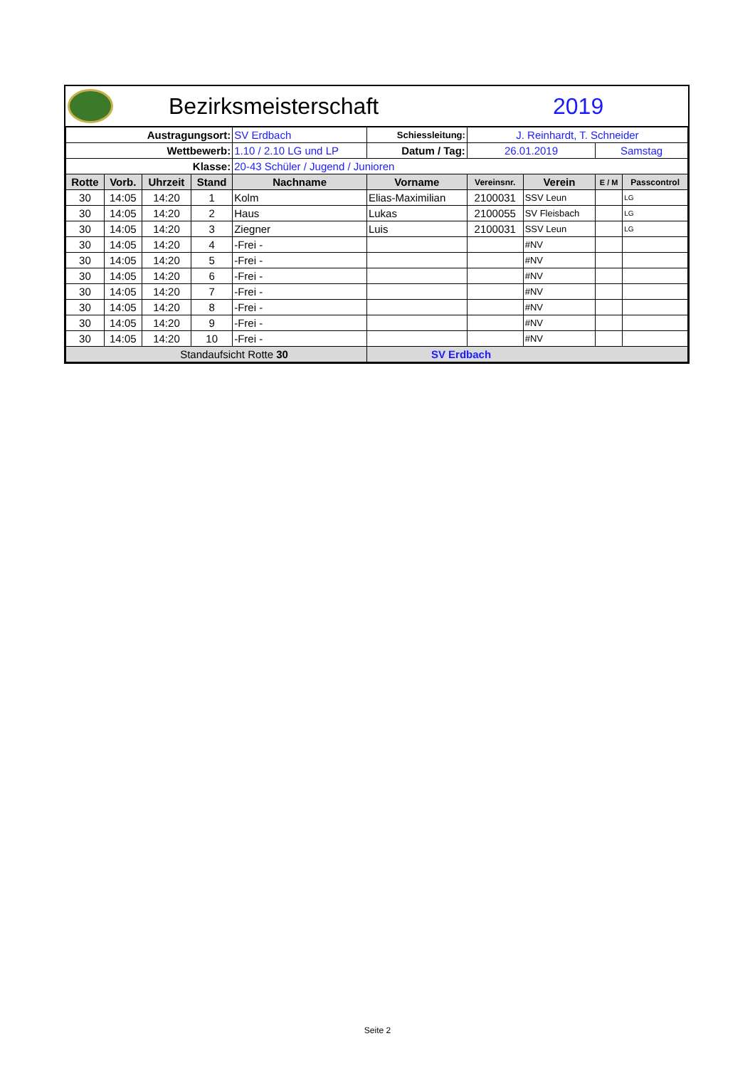Bezirksmeisterschaft 2019
| Austragungsort: | | | | SV Erdbach | Schiessleitung: | J. Reinhardt, T. Schneider | | | |
| Wettbewerb: | | | | 1.10 / 2.10 LG und LP | Datum / Tag: | 26.01.2019 | | Samstag | |
| Klasse: | | | | 20-43 Schüler / Jugend / Junioren | | | | | |
| Rotte | Vorb. | Uhrzeit | Stand | Nachname | Vorname | Vereinsnr. | Verein | E / M | Passcontrol |
| 30 | 14:05 | 14:20 | 1 | Kolm | Elias-Maximilian | 2100031 | SSV Leun | | LG |
| 30 | 14:05 | 14:20 | 2 | Haus | Lukas | 2100055 | SV Fleisbach | | LG |
| 30 | 14:05 | 14:20 | 3 | Ziegner | Luis | 2100031 | SSV Leun | | LG |
| 30 | 14:05 | 14:20 | 4 | -Frei - | | | #NV | | |
| 30 | 14:05 | 14:20 | 5 | -Frei - | | | #NV | | |
| 30 | 14:05 | 14:20 | 6 | -Frei - | | | #NV | | |
| 30 | 14:05 | 14:20 | 7 | -Frei - | | | #NV | | |
| 30 | 14:05 | 14:20 | 8 | -Frei - | | | #NV | | |
| 30 | 14:05 | 14:20 | 9 | -Frei - | | | #NV | | |
| 30 | 14:05 | 14:20 | 10 | -Frei - | | | #NV | | |
| Standaufsicht Rotte 30 | | | | | SV Erdbach | | | | |
Seite 2